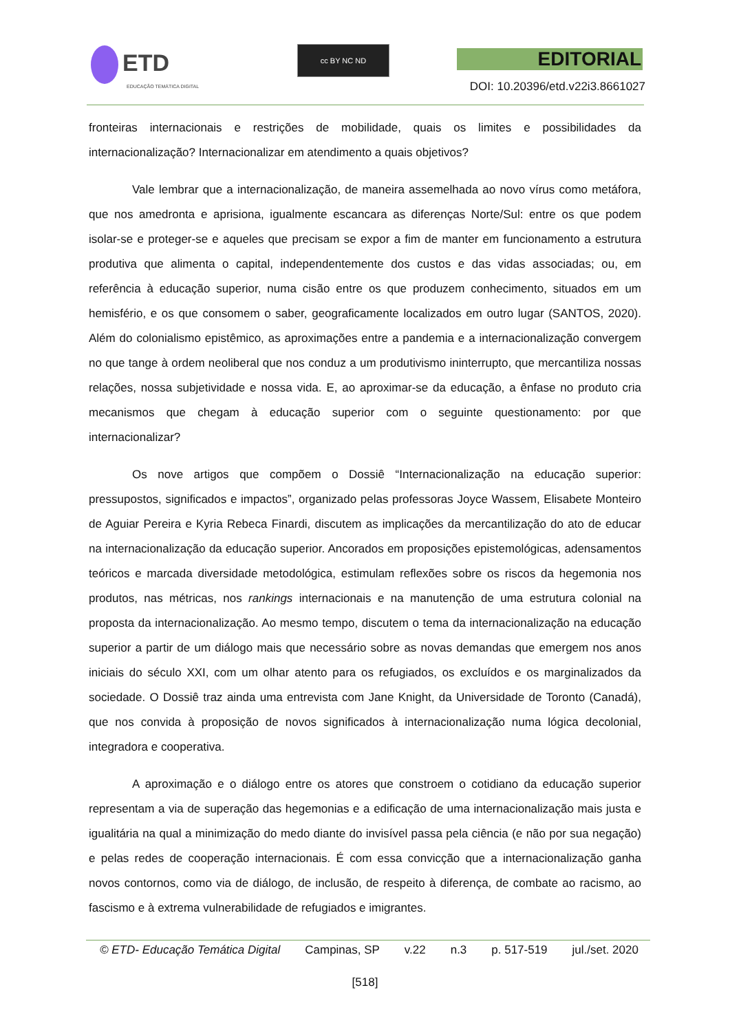ETD
EDUCAÇÃO TEMÁTICA DIGITAL
cc BY NC ND EDITORIAL
DOI: 10.20396/etd.v22i3.8661027
fronteiras internacionais e restrições de mobilidade, quais os limites e possibilidades da internacionalização? Internacionalizar em atendimento a quais objetivos?
Vale lembrar que a internacionalização, de maneira assemelhada ao novo vírus como metáfora, que nos amedronta e aprisiona, igualmente escancara as diferenças Norte/Sul: entre os que podem isolar-se e proteger-se e aqueles que precisam se expor a fim de manter em funcionamento a estrutura produtiva que alimenta o capital, independentemente dos custos e das vidas associadas; ou, em referência à educação superior, numa cisão entre os que produzem conhecimento, situados em um hemisfério, e os que consomem o saber, geograficamente localizados em outro lugar (SANTOS, 2020). Além do colonialismo epistêmico, as aproximações entre a pandemia e a internacionalização convergem no que tange à ordem neoliberal que nos conduz a um produtivismo ininterrupto, que mercantiliza nossas relações, nossa subjetividade e nossa vida. E, ao aproximar-se da educação, a ênfase no produto cria mecanismos que chegam à educação superior com o seguinte questionamento: por que internacionalizar?
Os nove artigos que compõem o Dossiê “Internacionalização na educação superior: pressupostos, significados e impactos”, organizado pelas professoras Joyce Wassem, Elisabete Monteiro de Aguiar Pereira e Kyria Rebeca Finardi, discutem as implicações da mercantilização do ato de educar na internacionalização da educação superior. Ancorados em proposições epistemológicas, adensamentos teóricos e marcada diversidade metodológica, estimulam reflexões sobre os riscos da hegemonia nos produtos, nas métricas, nos rankings internacionais e na manutenção de uma estrutura colonial na proposta da internacionalização. Ao mesmo tempo, discutem o tema da internacionalização na educação superior a partir de um diálogo mais que necessário sobre as novas demandas que emergem nos anos iniciais do século XXI, com um olhar atento para os refugiados, os excluídos e os marginalizados da sociedade. O Dossiê traz ainda uma entrevista com Jane Knight, da Universidade de Toronto (Canadá), que nos convida à proposição de novos significados à internacionalização numa lógica decolonial, integradora e cooperativa.
A aproximação e o diálogo entre os atores que constroem o cotidiano da educação superior representam a via de superação das hegemonias e a edificação de uma internacionalização mais justa e igualitária na qual a minimização do medo diante do invisível passa pela ciência (e não por sua negação) e pelas redes de cooperação internacionais. É com essa convicção que a internacionalização ganha novos contornos, como via de diálogo, de inclusão, de respeito à diferença, de combate ao racismo, ao fascismo e à extrema vulnerabilidade de refugiados e imigrantes.
© ETD- Educação Temática Digital Campinas, SP v.22 n.3 p. 517-519 jul./set. 2020
[518]